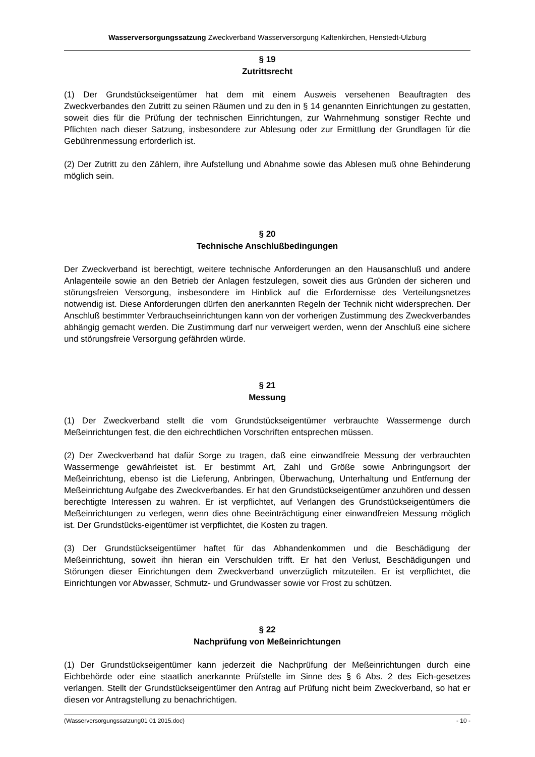Wasserversorgungssatzung Zweckverband Wasserversorgung Kaltenkirchen, Henstedt-Ulzburg
§ 19
Zutrittsrecht
(1) Der Grundstückseigentümer hat dem mit einem Ausweis versehenen Beauftragten des Zweckverbandes den Zutritt zu seinen Räumen und zu den in § 14 genannten Einrichtungen zu gestatten, soweit dies für die Prüfung der technischen Einrichtungen, zur Wahrnehmung sonstiger Rechte und Pflichten nach dieser Satzung, insbesondere zur Ablesung oder zur Ermittlung der Grundlagen für die Gebührenmessung erforderlich ist.
(2) Der Zutritt zu den Zählern, ihre Aufstellung und Abnahme sowie das Ablesen muß ohne Behinderung möglich sein.
§ 20
Technische Anschlußbedingungen
Der Zweckverband ist berechtigt, weitere technische Anforderungen an den Hausanschluß und andere Anlagenteile sowie an den Betrieb der Anlagen festzulegen, soweit dies aus Gründen der sicheren und störungsfreien Versorgung, insbesondere im Hinblick auf die Erfordernisse des Verteilungsnetzes notwendig ist. Diese Anforderungen dürfen den anerkannten Regeln der Technik nicht widersprechen. Der Anschluß bestimmter Verbrauchseinrichtungen kann von der vorherigen Zustimmung des Zweckverbandes abhängig gemacht werden. Die Zustimmung darf nur verweigert werden, wenn der Anschluß eine sichere und störungsfreie Versorgung gefährden würde.
§ 21
Messung
(1) Der Zweckverband stellt die vom Grundstückseigentümer verbrauchte Wassermenge durch Meßeinrichtungen fest, die den eichrechtlichen Vorschriften entsprechen müssen.
(2) Der Zweckverband hat dafür Sorge zu tragen, daß eine einwandfreie Messung der verbrauchten Wassermenge gewährleistet ist. Er bestimmt Art, Zahl und Größe sowie Anbringungsort der Meßeinrichtung, ebenso ist die Lieferung, Anbringen, Überwachung, Unterhaltung und Entfernung der Meßeinrichtung Aufgabe des Zweckverbandes. Er hat den Grundstückseigentümer anzuhören und dessen berechtigte Interessen zu wahren. Er ist verpflichtet, auf Verlangen des Grundstückseigentümers die Meßeinrichtungen zu verlegen, wenn dies ohne Beeinträchtigung einer einwandfreien Messung möglich ist. Der Grundstücks-eigentümer ist verpflichtet, die Kosten zu tragen.
(3) Der Grundstückseigentümer haftet für das Abhandenkommen und die Beschädigung der Meßeinrichtung, soweit ihn hieran ein Verschulden trifft. Er hat den Verlust, Beschädigungen und Störungen dieser Einrichtungen dem Zweckverband unverzüglich mitzuteilen. Er ist verpflichtet, die Einrichtungen vor Abwasser, Schmutz- und Grundwasser sowie vor Frost zu schützen.
§ 22
Nachprüfung von Meßeinrichtungen
(1) Der Grundstückseigentümer kann jederzeit die Nachprüfung der Meßeinrichtungen durch eine Eichbehörde oder eine staatlich anerkannte Prüfstelle im Sinne des § 6 Abs. 2 des Eich-gesetzes verlangen. Stellt der Grundstückseigentümer den Antrag auf Prüfung nicht beim Zweckverband, so hat er diesen vor Antragstellung zu benachrichtigen.
(Wasserversorgungssatzung01 01 2015.doc) - 10 -